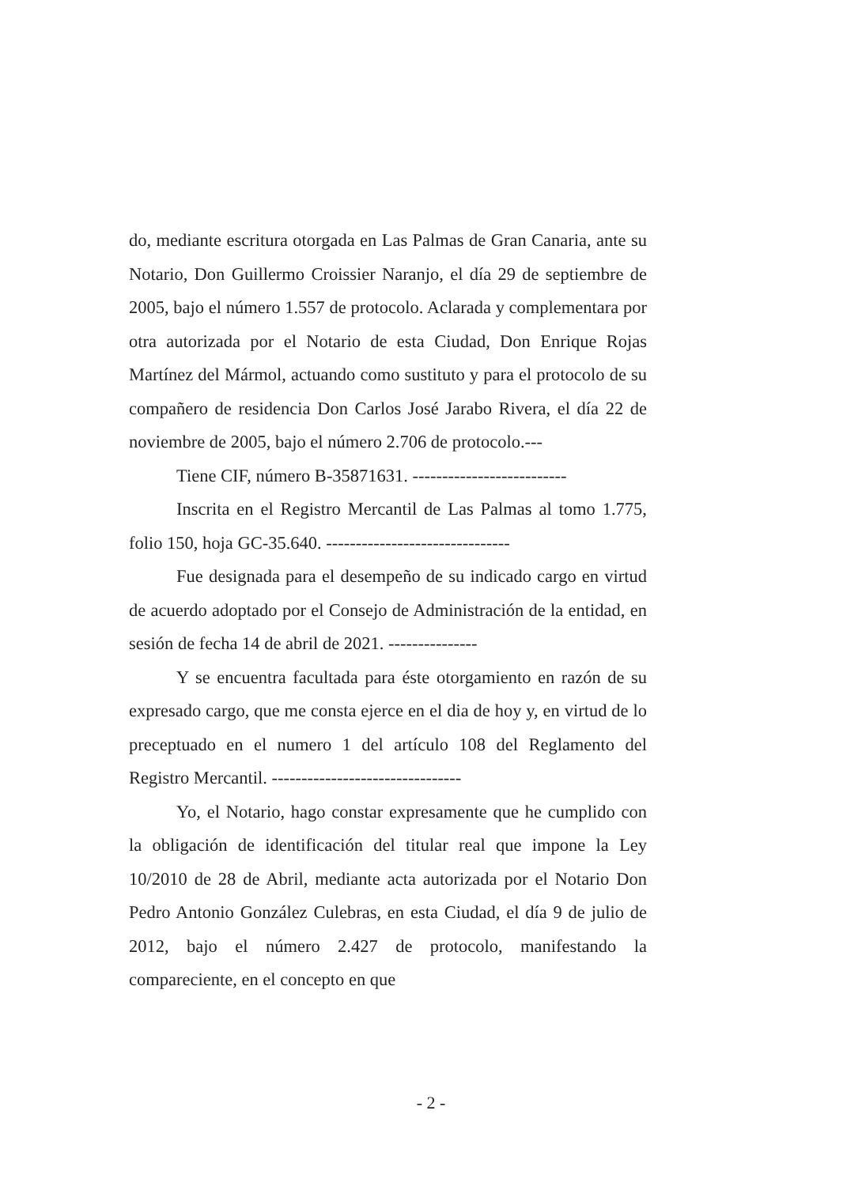do, mediante escritura otorgada en Las Palmas de Gran Canaria, ante su Notario, Don Guillermo Croissier Naranjo, el día 29 de septiembre de 2005, bajo el número 1.557 de protocolo. Aclarada y complementara por otra autorizada por el Notario de esta Ciudad, Don Enrique Rojas Martínez del Mármol, actuando como sustituto y para el protocolo de su compañero de residencia Don Carlos José Jarabo Rivera, el día 22 de noviembre de 2005, bajo el número 2.706 de protocolo.---
Tiene CIF, número B-35871631. --------------------------
Inscrita en el Registro Mercantil de Las Palmas al tomo 1.775, folio 150, hoja GC-35.640. -------------------------------
Fue designada para el desempeño de su indicado cargo en virtud de acuerdo adoptado por el Consejo de Administración de la entidad, en sesión de fecha 14 de abril de 2021. ---------------
Y se encuentra facultada para éste otorgamiento en razón de su expresado cargo, que me consta ejerce en el dia de hoy y, en virtud de lo preceptuado en el numero 1 del artículo 108 del Reglamento del Registro Mercantil. --------------------------------
Yo, el Notario, hago constar expresamente que he cumplido con la obligación de identificación del titular real que impone la Ley 10/2010 de 28 de Abril, mediante acta autorizada por el Notario Don Pedro Antonio González Culebras, en esta Ciudad, el día 9 de julio de 2012, bajo el número 2.427 de protocolo, manifestando la compareciente, en el concepto en que
- 2 -